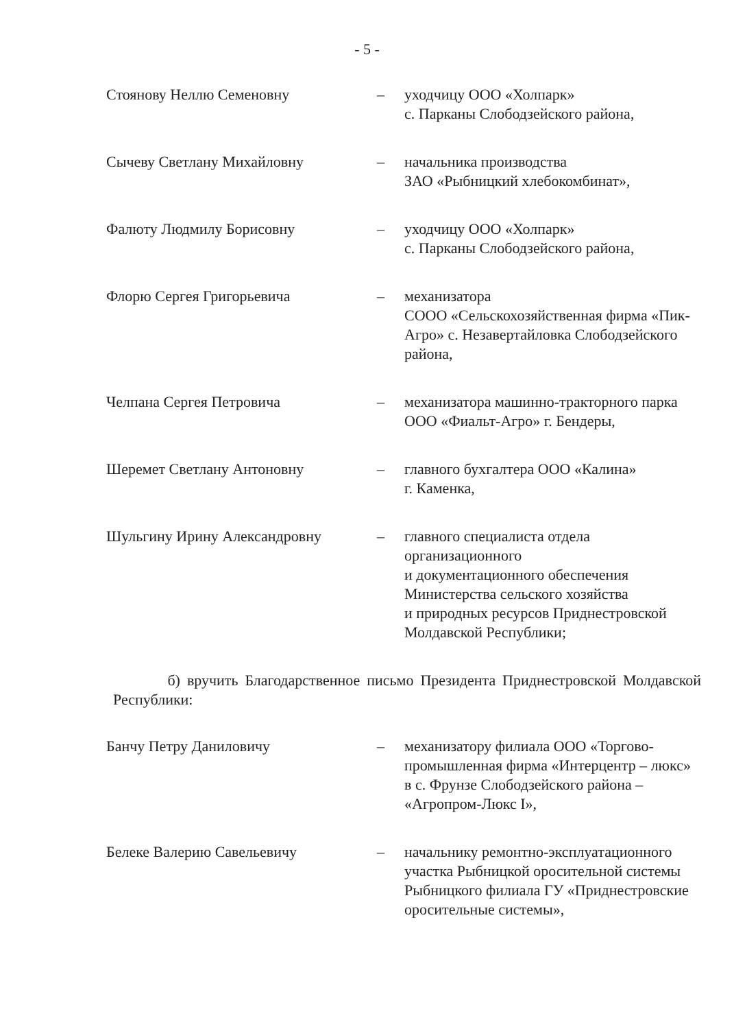- 5 -
Стоянову Неллю Семеновну – уходчицу ООО «Холпарк»
с. Парканы Слободзейского района,
Сычеву Светлану Михайловну – начальника производства
ЗАО «Рыбницкий хлебокомбинат»,
Фалюту Людмилу Борисовну – уходчицу ООО «Холпарк»
с. Парканы Слободзейского района,
Флорю Сергея Григорьевича – механизатора
СООО «Сельскохозяйственная фирма «Пик-Агро» с. Незавертайловка Слободзейского района,
Челпана Сергея Петровича – механизатора машинно-тракторного парка ООО «Фиальт-Агро» г. Бендеры,
Шеремет Светлану Антоновну – главного бухгалтера ООО «Калина»
г. Каменка,
Шульгину Ирину Александровну – главного специалиста отдела организационного
и документационного обеспечения Министерства сельского хозяйства
и природных ресурсов Приднестровской Молдавской Республики;
б) вручить Благодарственное письмо Президента Приднестровской Молдавской Республики:
Банчу Петру Даниловичу – механизатору филиала ООО «Торгово-промышленная фирма «Интерцентр – люкс» в с. Фрунзе Слободзейского района – «Агропром-Люкс I»,
Белеке Валерию Савельевичу – начальнику ремонтно-эксплуатационного участка Рыбницкой оросительной системы Рыбницкого филиала ГУ «Приднестровские оросительные системы»,